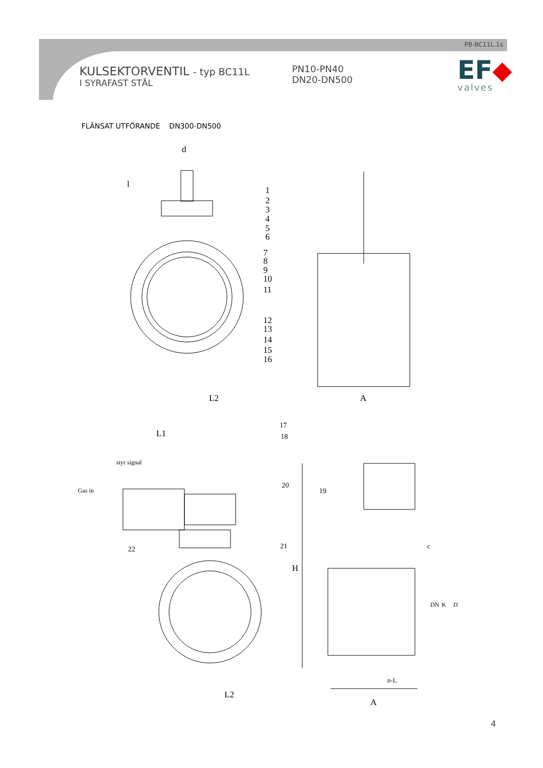PB-BC11L.1s
KULSEKTORVENTIL - typ BC11L
I SYRAFAST STÅL
PN10-PN40
DN20-DN500
EF◆
valves
FLÄNSAT UTFÖRANDE DN300-DN500
d
l
1
2
3
4
5
6
7
8
9
10
11
12
13
14
15
16
L2
A
17
18
L1
styr signal
Gas in
20
19
22
21
H
c
DN
K
D
n-L
L2
A
4